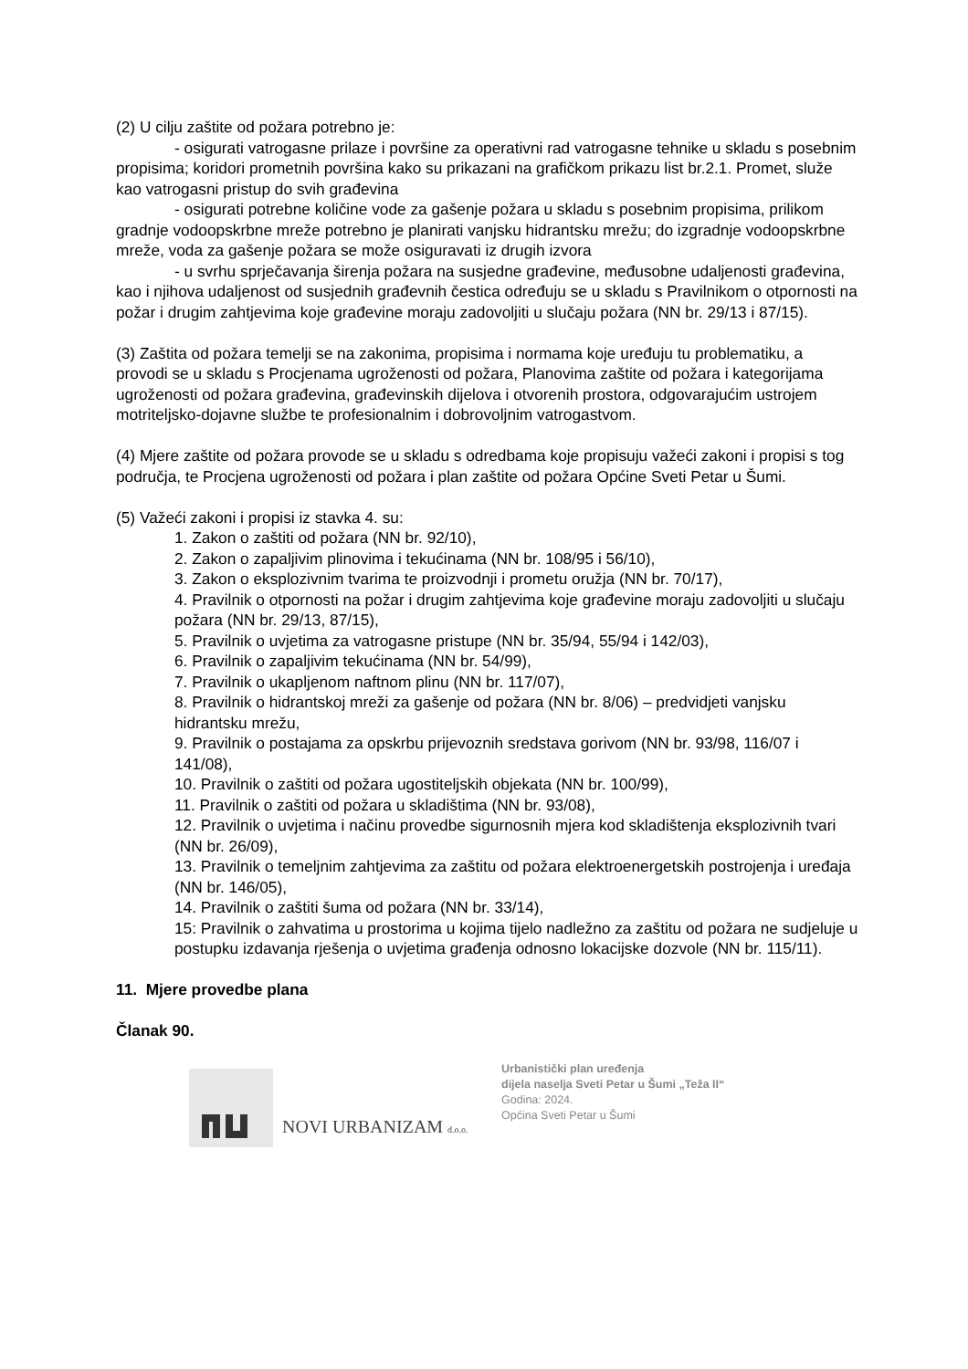(2) U cilju zaštite od požara potrebno je:
- osigurati vatrogasne prilaze i površine za operativni rad vatrogasne tehnike u skladu s posebnim propisima; koridori prometnih površina kako su prikazani na grafičkom prikazu list br.2.1. Promet, služe kao vatrogasni pristup do svih građevina
- osigurati potrebne količine vode za gašenje požara u skladu s posebnim propisima, prilikom gradnje vodoopskrbne mreže potrebno je planirati vanjsku hidrantsku mrežu; do izgradnje vodoopskrbne mreže, voda za gašenje požara se može osiguravati iz drugih izvora
- u svrhu sprječavanja širenja požara na susjedne građevine, međusobne udaljenosti građevina, kao i njihova udaljenost od susjednih građevnih čestica određuju se u skladu s Pravilnikom o otpornosti na požar i drugim zahtjevima koje građevine moraju zadovoljiti u slučaju požara (NN br. 29/13 i 87/15).
(3) Zaštita od požara temelji se na zakonima, propisima i normama koje uređuju tu problematiku, a provodi se u skladu s Procjenama ugroženosti od požara, Planovima zaštite od požara i kategorijama ugroženosti od požara građevina, građevinskih dijelova i otvorenih prostora, odgovarajućim ustrojem motriteljsko-dojavne službe te profesionalnim i dobrovoljnim vatrogastvom.
(4) Mjere zaštite od požara provode se u skladu s odredbama koje propisuju važeći zakoni i propisi s tog područja, te Procjena ugroženosti od požara i plan zaštite od požara Općine Sveti Petar u Šumi.
(5) Važeći zakoni i propisi iz stavka 4. su:
1. Zakon o zaštiti od požara (NN br. 92/10),
2. Zakon o zapaljivim plinovima i tekućinama (NN br. 108/95 i 56/10),
3. Zakon o eksplozivnim tvarima te proizvodnji i prometu oružja (NN br. 70/17),
4. Pravilnik o otpornosti na požar i drugim zahtjevima koje građevine moraju zadovoljiti u slučaju požara (NN br. 29/13, 87/15),
5. Pravilnik o uvjetima za vatrogasne pristupe (NN br. 35/94, 55/94 i 142/03),
6. Pravilnik o zapaljivim tekućinama (NN br. 54/99),
7. Pravilnik o ukapljenom naftnom plinu (NN br. 117/07),
8. Pravilnik o hidrantskoj mreži za gašenje od požara (NN br. 8/06) – predvidjeti vanjsku hidrantsku mrežu,
9. Pravilnik o postajama za opskrbu prijevoznih sredstava gorivom (NN br. 93/98, 116/07 i 141/08),
10. Pravilnik o zaštiti od požara ugostiteljskih objekata (NN br. 100/99),
11. Pravilnik o zaštiti od požara u skladištima (NN br. 93/08),
12. Pravilnik o uvjetima i načinu provedbe sigurnosnih mjera kod skladištenja eksplozivnih tvari (NN br. 26/09),
13. Pravilnik o temeljnim zahtjevima za zaštitu od požara elektroenergetskih postrojenja i uređaja (NN br. 146/05),
14. Pravilnik o zaštiti šuma od požara (NN br. 33/14),
15: Pravilnik o zahvatima u prostorima u kojima tijelo nadležno za zaštitu od požara ne sudjeluje u postupku izdavanja rješenja o uvjetima građenja odnosno lokacijske dozvole (NN br. 115/11).
11. Mjere provedbe plana
Članak 90.
NOVI URBANIZAM d.o.o.
Urbanistički plan uređenja
dijela naselja Sveti Petar u Šumi „Teža II“
Godina: 2024.
Općina Sveti Petar u Šumi